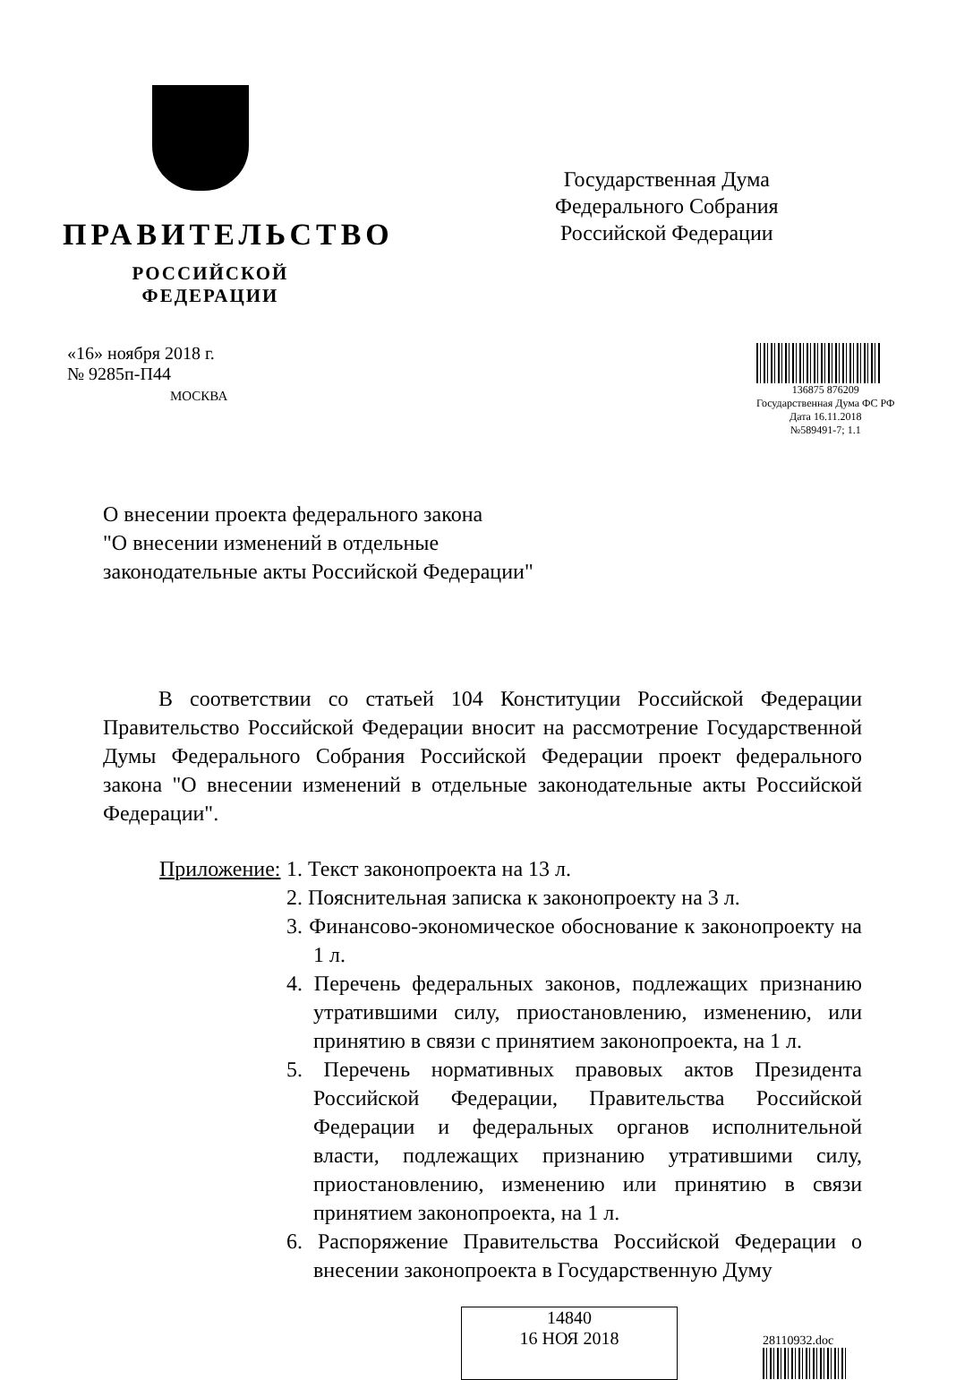ПРАВИТЕЛЬСТВО
РОССИЙСКОЙ ФЕДЕРАЦИИ
Государственная Дума
Федерального Собрания
Российской Федерации
«16» ноября 2018 г.
№ 9285п-П44
МОСКВА
136875 876209
Государственная Дума ФС РФ
Дата 16.11.2018
№589491-7; 1.1
О внесении проекта федерального закона
"О внесении изменений в отдельные
законодательные акты Российской Федерации"
В соответствии со статьей 104 Конституции Российской Федерации Правительство Российской Федерации вносит на рассмотрение Государственной Думы Федерального Собрания Российской Федерации проект федерального закона "О внесении изменений в отдельные законодательные акты Российской Федерации".
Приложение:
1. Текст законопроекта на 13 л.
2. Пояснительная записка к законопроекту на 3 л.
3. Финансово-экономическое обоснование к законопроекту на 1 л.
4. Перечень федеральных законов, подлежащих признанию утратившими силу, приостановлению, изменению, или принятию в связи с принятием законопроекта, на 1 л.
5. Перечень нормативных правовых актов Президента Российской Федерации, Правительства Российской Федерации и федеральных органов исполнительной власти, подлежащих признанию утратившими силу, приостановлению, изменению или принятию в связи принятием законопроекта, на 1 л.
6. Распоряжение Правительства Российской Федерации о внесении законопроекта в Государственную Думу
14840
16 НОЯ 2018
28110932.doc